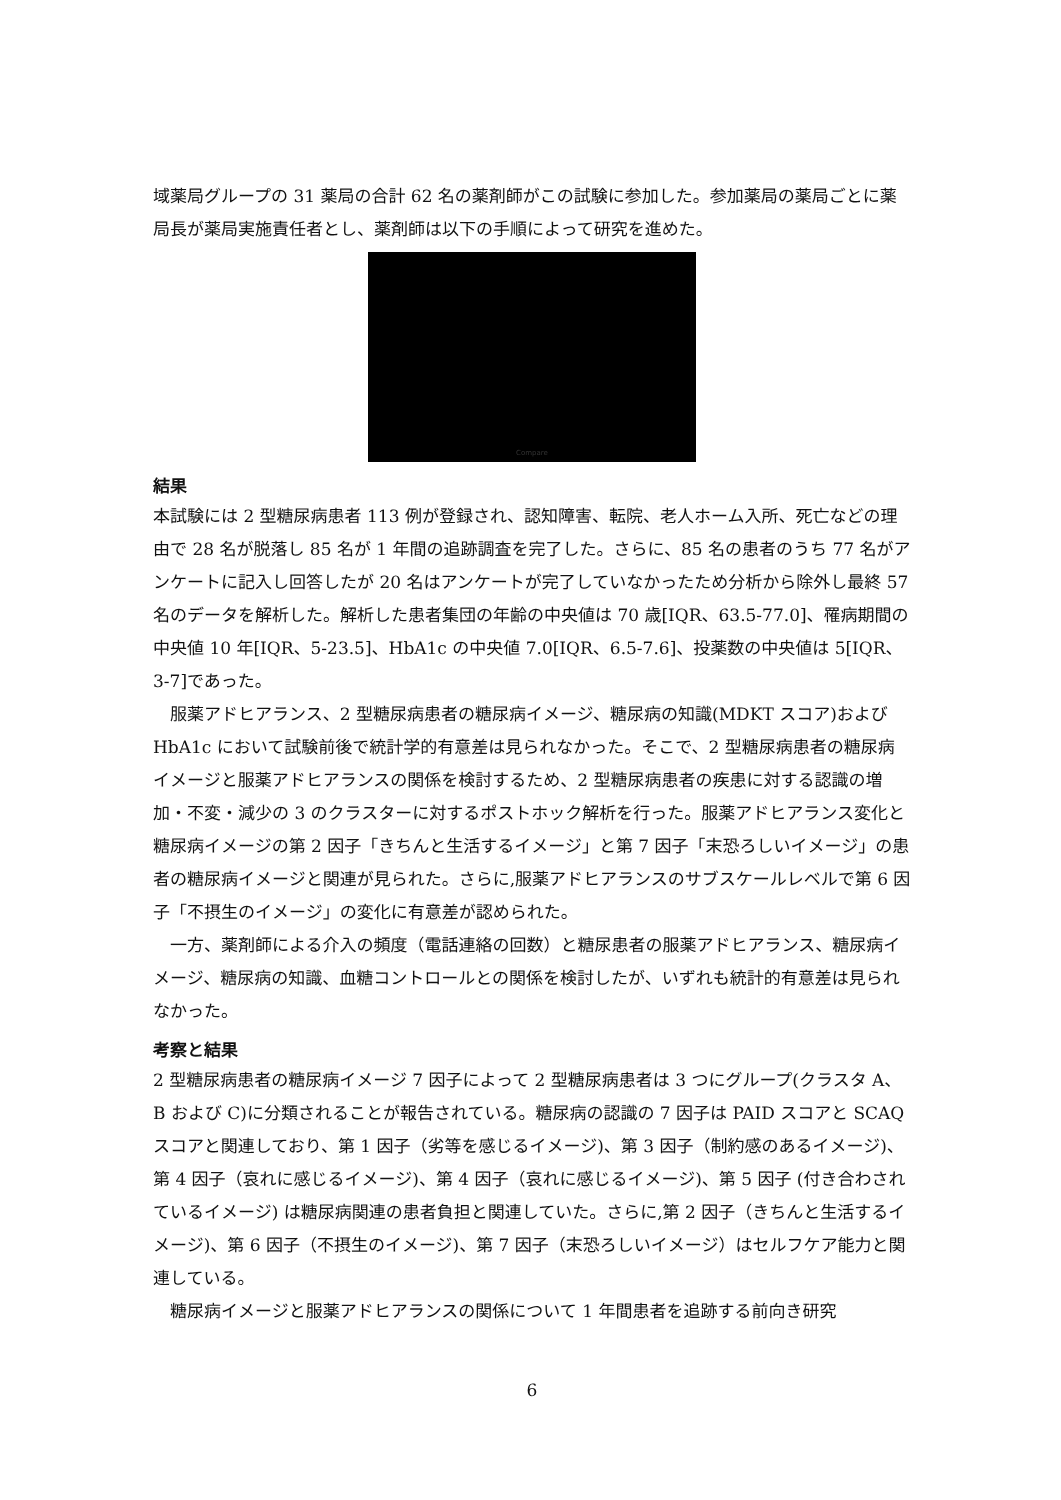域薬局グループの 31 薬局の合計 62 名の薬剤師がこの試験に参加した。参加薬局の薬局ごとに薬局長が薬局実施責任者とし、薬剤師は以下の手順によって研究を進めた。
Compare
結果
本試験には 2 型糖尿病患者 113 例が登録され、認知障害、転院、老人ホーム入所、死亡などの理由で 28 名が脱落し 85 名が 1 年間の追跡調査を完了した。さらに、85 名の患者のうち 77 名がアンケートに記入し回答したが 20 名はアンケートが完了していなかったため分析から除外し最終 57 名のデータを解析した。解析した患者集団の年齢の中央値は 70 歳[IQR、63.5-77.0]、罹病期間の中央値 10 年[IQR、5-23.5]、HbA1c の中央値 7.0[IQR、6.5-7.6]、投薬数の中央値は 5[IQR、3-7]であった。
服薬アドヒアランス、2 型糖尿病患者の糖尿病イメージ、糖尿病の知識(MDKT スコア)および HbA1c において試験前後で統計学的有意差は見られなかった。そこで、2 型糖尿病患者の糖尿病イメージと服薬アドヒアランスの関係を検討するため、2 型糖尿病患者の疾患に対する認識の増加・不変・減少の 3 のクラスターに対するポストホック解析を行った。服薬アドヒアランス変化と糖尿病イメージの第 2 因子「きちんと生活するイメージ」と第 7 因子「末恐ろしいイメージ」の患者の糖尿病イメージと関連が見られた。さらに,服薬アドヒアランスのサブスケールレベルで第 6 因子「不摂生のイメージ」の変化に有意差が認められた。
一方、薬剤師による介入の頻度（電話連絡の回数）と糖尿患者の服薬アドヒアランス、糖尿病イメージ、糖尿病の知識、血糖コントロールとの関係を検討したが、いずれも統計的有意差は見られなかった。
考察と結果
2 型糖尿病患者の糖尿病イメージ 7 因子によって 2 型糖尿病患者は 3 つにグループ(クラスタ A、B および C)に分類されることが報告されている。糖尿病の認識の 7 因子は PAID スコアと SCAQ スコアと関連しており、第 1 因子（劣等を感じるイメージ)、第 3 因子（制約感のあるイメージ)、第 4 因子（哀れに感じるイメージ)、第 4 因子（哀れに感じるイメージ)、第 5 因子 (付き合わされているイメージ) は糖尿病関連の患者負担と関連していた。さらに,第 2 因子（きちんと生活するイメージ)、第 6 因子（不摂生のイメージ)、第 7 因子（末恐ろしいイメージ）はセルフケア能力と関連している。
糖尿病イメージと服薬アドヒアランスの関係について 1 年間患者を追跡する前向き研究
6